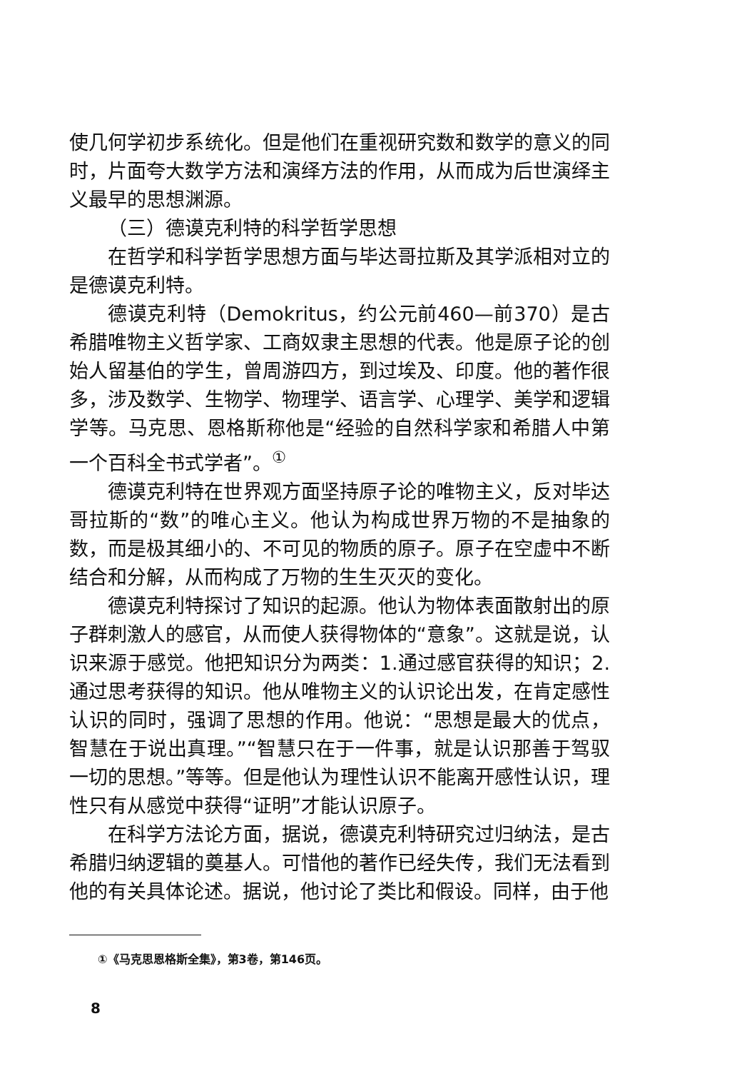使几何学初步系统化。但是他们在重视研究数和数学的意义的同时，片面夸大数学方法和演绎方法的作用，从而成为后世演绎主义最早的思想渊源。
（三）德谟克利特的科学哲学思想
在哲学和科学哲学思想方面与毕达哥拉斯及其学派相对立的是德谟克利特。
德谟克利特（Demokritus，约公元前460—前370）是古希腊唯物主义哲学家、工商奴隶主思想的代表。他是原子论的创始人留基伯的学生，曾周游四方，到过埃及、印度。他的著作很多，涉及数学、生物学、物理学、语言学、心理学、美学和逻辑学等。马克思、恩格斯称他是“经验的自然科学家和希腊人中第一个百科全书式学者”。<sup>①</sup>
德谟克利特在世界观方面坚持原子论的唯物主义，反对毕达哥拉斯的“数”的唯心主义。他认为构成世界万物的不是抽象的数，而是极其细小的、不可见的物质的原子。原子在空虚中不断结合和分解，从而构成了万物的生生灭灭的变化。
德谟克利特探讨了知识的起源。他认为物体表面散射出的原子群刺激人的感官，从而使人获得物体的“意象”。这就是说，认识来源于感觉。他把知识分为两类：1.通过感官获得的知识；2.通过思考获得的知识。他从唯物主义的认识论出发，在肯定感性认识的同时，强调了思想的作用。他说：“思想是最大的优点，智慧在于说出真理。”“智慧只在于一件事，就是认识那善于驾驭一切的思想。”等等。但是他认为理性认识不能离开感性认识，理性只有从感觉中获得“证明”才能认识原子。
在科学方法论方面，据说，德谟克利特研究过归纳法，是古希腊归纳逻辑的奠基人。可惜他的著作已经失传，我们无法看到他的有关具体论述。据说，他讨论了类比和假设。同样，由于他
①《马克思恩格斯全集》，第3卷，第146页。
8